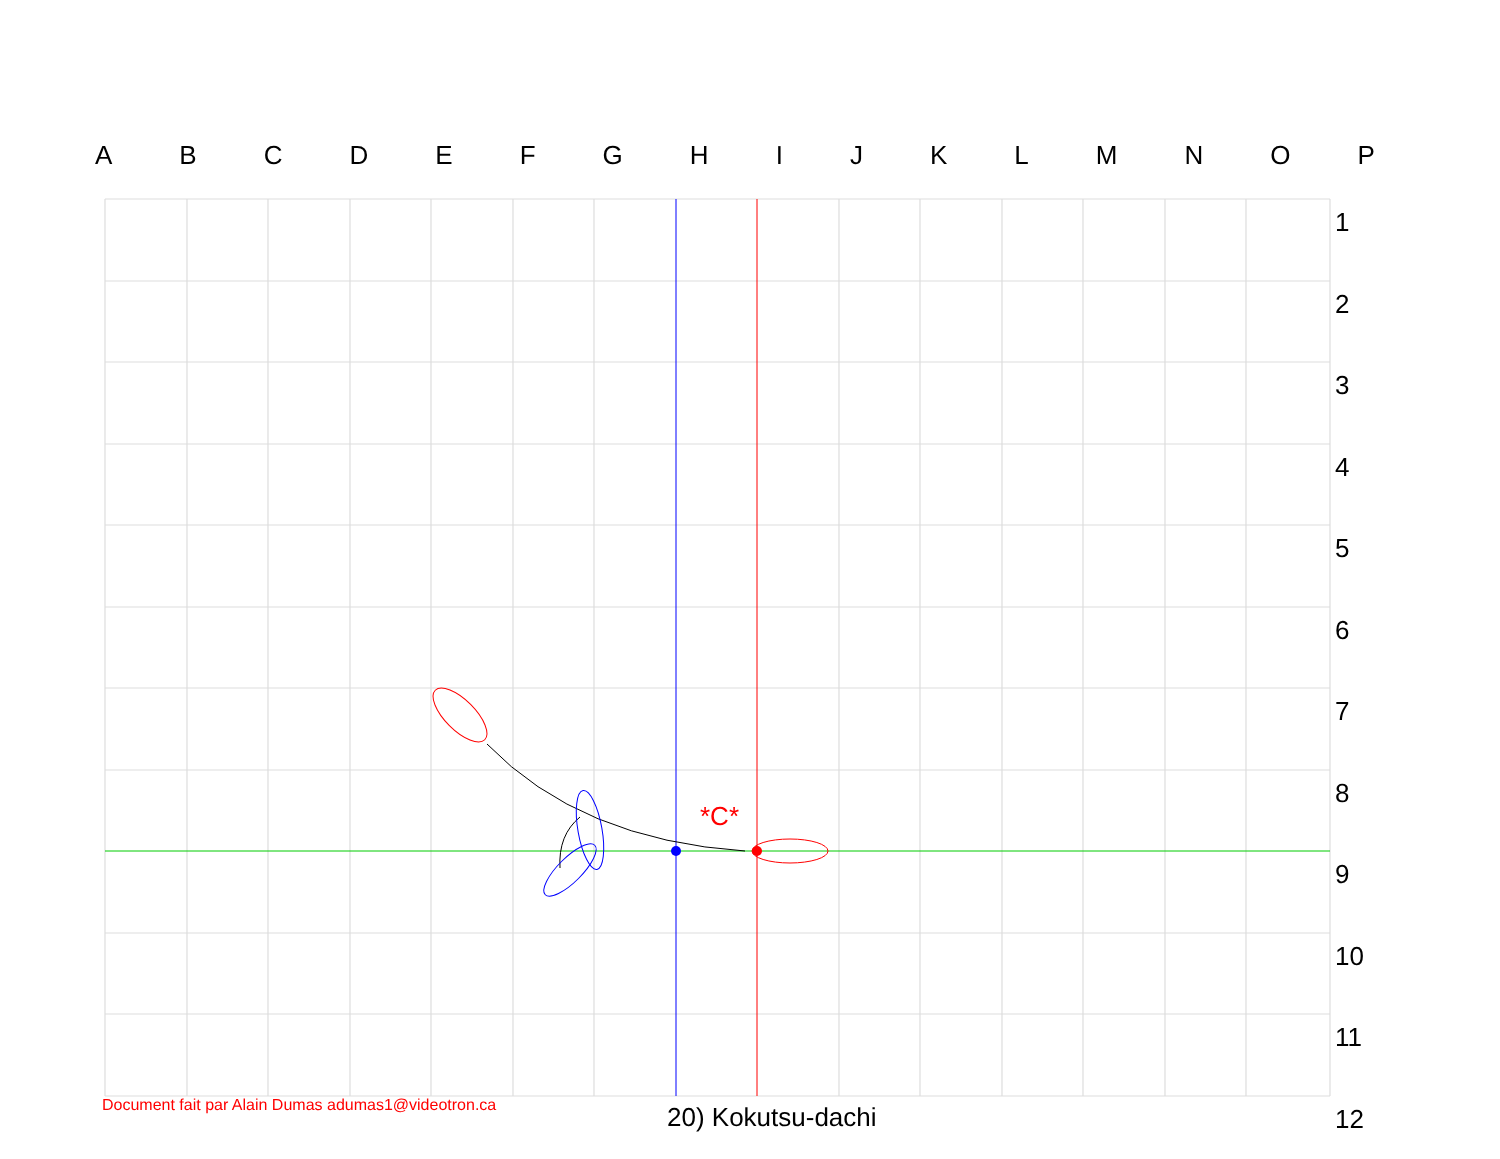*C*
A B C D E F G H I J K L M N O P
1
2
3
4
5
6
7
8
9
10
11
12
Document fait par Alain Dumas adumas1@videotron.ca
20) Kokutsu-dachi